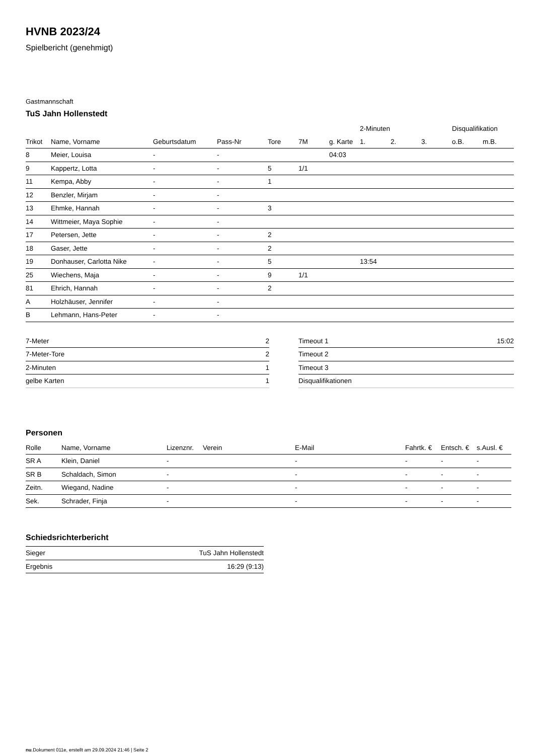HVNB 2023/24
Spielbericht (genehmigt)
Gastmannschaft
TuS Jahn Hollenstedt
| | | | | | | | 2-Minuten | | | Disqualifikation | |
| --- | --- | --- | --- | --- | --- | --- | --- | --- | --- | --- | --- |
| Trikot | Name, Vorname | Geburtsdatum | Pass-Nr | Tore | 7M | g. Karte | 1. | 2. | 3. | o.B. | m.B. |
| 8 | Meier, Louisa | - | - | | | 04:03 | | | | | |
| 9 | Kappertz, Lotta | - | - | 5 | 1/1 | | | | | | |
| 11 | Kempa, Abby | - | - | 1 | | | | | | | |
| 12 | Benzler, Mirjam | - | - | | | | | | | | |
| 13 | Ehmke, Hannah | - | - | 3 | | | | | | | |
| 14 | Wittmeier, Maya Sophie | - | - | | | | | | | | |
| 17 | Petersen, Jette | - | - | 2 | | | | | | | |
| 18 | Gaser, Jette | - | - | 2 | | | | | | | |
| 19 | Donhauser, Carlotta Nike | - | - | 5 | | | 13:54 | | | | |
| 25 | Wiechens, Maja | - | - | 9 | 1/1 | | | | | | |
| 81 | Ehrich, Hannah | - | - | 2 | | | | | | | |
| A | Holzhäuser, Jennifer | - | - | | | | | | | | |
| B | Lehmann, Hans-Peter | - | - | | | | | | | | |
| 7-Meter | 2 |
| 7-Meter-Tore | 2 |
| 2-Minuten | 1 |
| gelbe Karten | 1 |
| Timeout 1 | 15:02 |
| Timeout 2 | |
| Timeout 3 | |
| Disqualifikationen | |
Personen
| Rolle | Name, Vorname | Lizenznr. | Verein | E-Mail | Fahrtk. € | Entsch. € | s.Ausl. € |
| --- | --- | --- | --- | --- | --- | --- | --- |
| SR A | Klein, Daniel | - | | - | - | - | - |
| SR B | Schaldach, Simon | - | | - | - | - | - |
| Zeitn. | Wiegand, Nadine | - | | - | - | - | - |
| Sek. | Schrader, Finja | - | | - | - | - | - |
Schiedsrichterbericht
| Sieger | TuS Jahn Hollenstedt |
| Ergebnis | 16:29 (9:13) |
nu.Dokument 011e, erstellt am 29.09.2024 21:46 | Seite 2